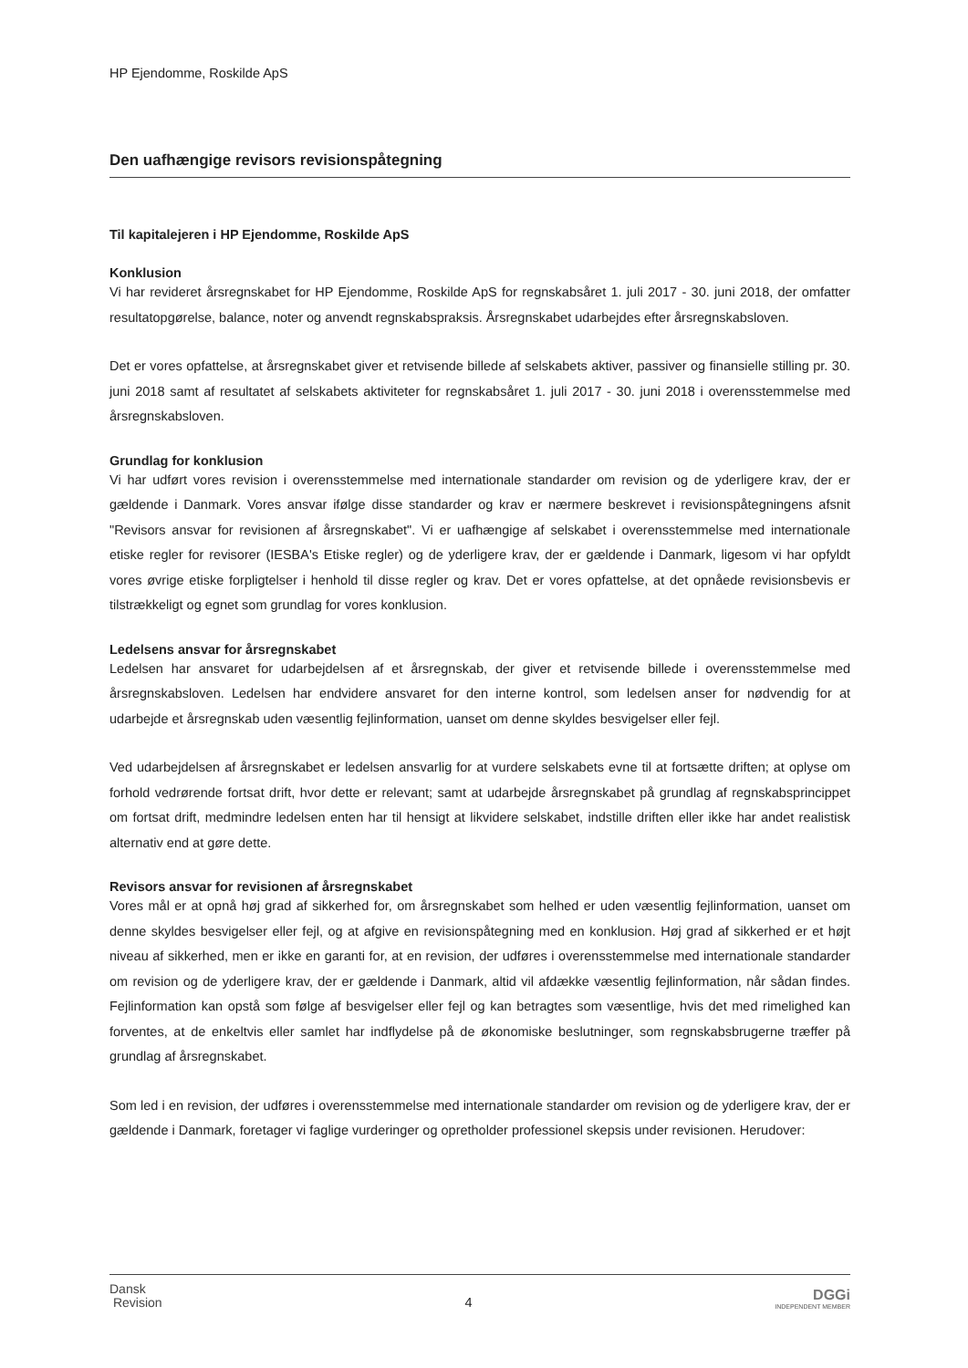HP Ejendomme, Roskilde ApS
Den uafhængige revisors revisionspåtegning
Til kapitalejeren i HP Ejendomme, Roskilde ApS
Konklusion
Vi har revideret årsregnskabet for HP Ejendomme, Roskilde ApS for regnskabsåret 1. juli 2017 - 30. juni 2018, der omfatter resultatopgørelse, balance, noter og anvendt regnskabspraksis. Årsregnskabet udarbejdes efter årsregnskabsloven.
Det er vores opfattelse, at årsregnskabet giver et retvisende billede af selskabets aktiver, passiver og finansielle stilling pr. 30. juni 2018 samt af resultatet af selskabets aktiviteter for regnskabsåret 1. juli 2017 - 30. juni 2018 i overensstemmelse med årsregnskabsloven.
Grundlag for konklusion
Vi har udført vores revision i overensstemmelse med internationale standarder om revision og de yderligere krav, der er gældende i Danmark. Vores ansvar ifølge disse standarder og krav er nærmere beskrevet i revisionspåtegningens afsnit "Revisors ansvar for revisionen af årsregnskabet". Vi er uafhængige af selskabet i overensstemmelse med internationale etiske regler for revisorer (IESBA's Etiske regler) og de yderligere krav, der er gældende i Danmark, ligesom vi har opfyldt vores øvrige etiske forpligtelser i henhold til disse regler og krav. Det er vores opfattelse, at det opnåede revisionsbevis er tilstrækkeligt og egnet som grundlag for vores konklusion.
Ledelsens ansvar for årsregnskabet
Ledelsen har ansvaret for udarbejdelsen af et årsregnskab, der giver et retvisende billede i overensstemmelse med årsregnskabsloven. Ledelsen har endvidere ansvaret for den interne kontrol, som ledelsen anser for nødvendig for at udarbejde et årsregnskab uden væsentlig fejlinformation, uanset om denne skyldes besvigelser eller fejl.
Ved udarbejdelsen af årsregnskabet er ledelsen ansvarlig for at vurdere selskabets evne til at fortsætte driften; at oplyse om forhold vedrørende fortsat drift, hvor dette er relevant; samt at udarbejde årsregnskabet på grundlag af regnskabsprincippet om fortsat drift, medmindre ledelsen enten har til hensigt at likvidere selskabet, indstille driften eller ikke har andet realistisk alternativ end at gøre dette.
Revisors ansvar for revisionen af årsregnskabet
Vores mål er at opnå høj grad af sikkerhed for, om årsregnskabet som helhed er uden væsentlig fejlinformation, uanset om denne skyldes besvigelser eller fejl, og at afgive en revisionspåtegning med en konklusion. Høj grad af sikkerhed er et højt niveau af sikkerhed, men er ikke en garanti for, at en revision, der udføres i overensstemmelse med internationale standarder om revision og de yderligere krav, der er gældende i Danmark, altid vil afdække væsentlig fejlinformation, når sådan findes. Fejlinformation kan opstå som følge af besvigelser eller fejl og kan betragtes som væsentlige, hvis det med rimelighed kan forventes, at de enkeltvis eller samlet har indflydelse på de økonomiske beslutninger, som regnskabsbrugerne træffer på grundlag af årsregnskabet.
Som led i en revision, der udføres i overensstemmelse med internationale standarder om revision og de yderligere krav, der er gældende i Danmark, foretager vi faglige vurderinger og opretholder professionel skepsis under revisionen. Herudover:
Dansk
Revision
4
DGGi
INDEPENDENT MEMBER